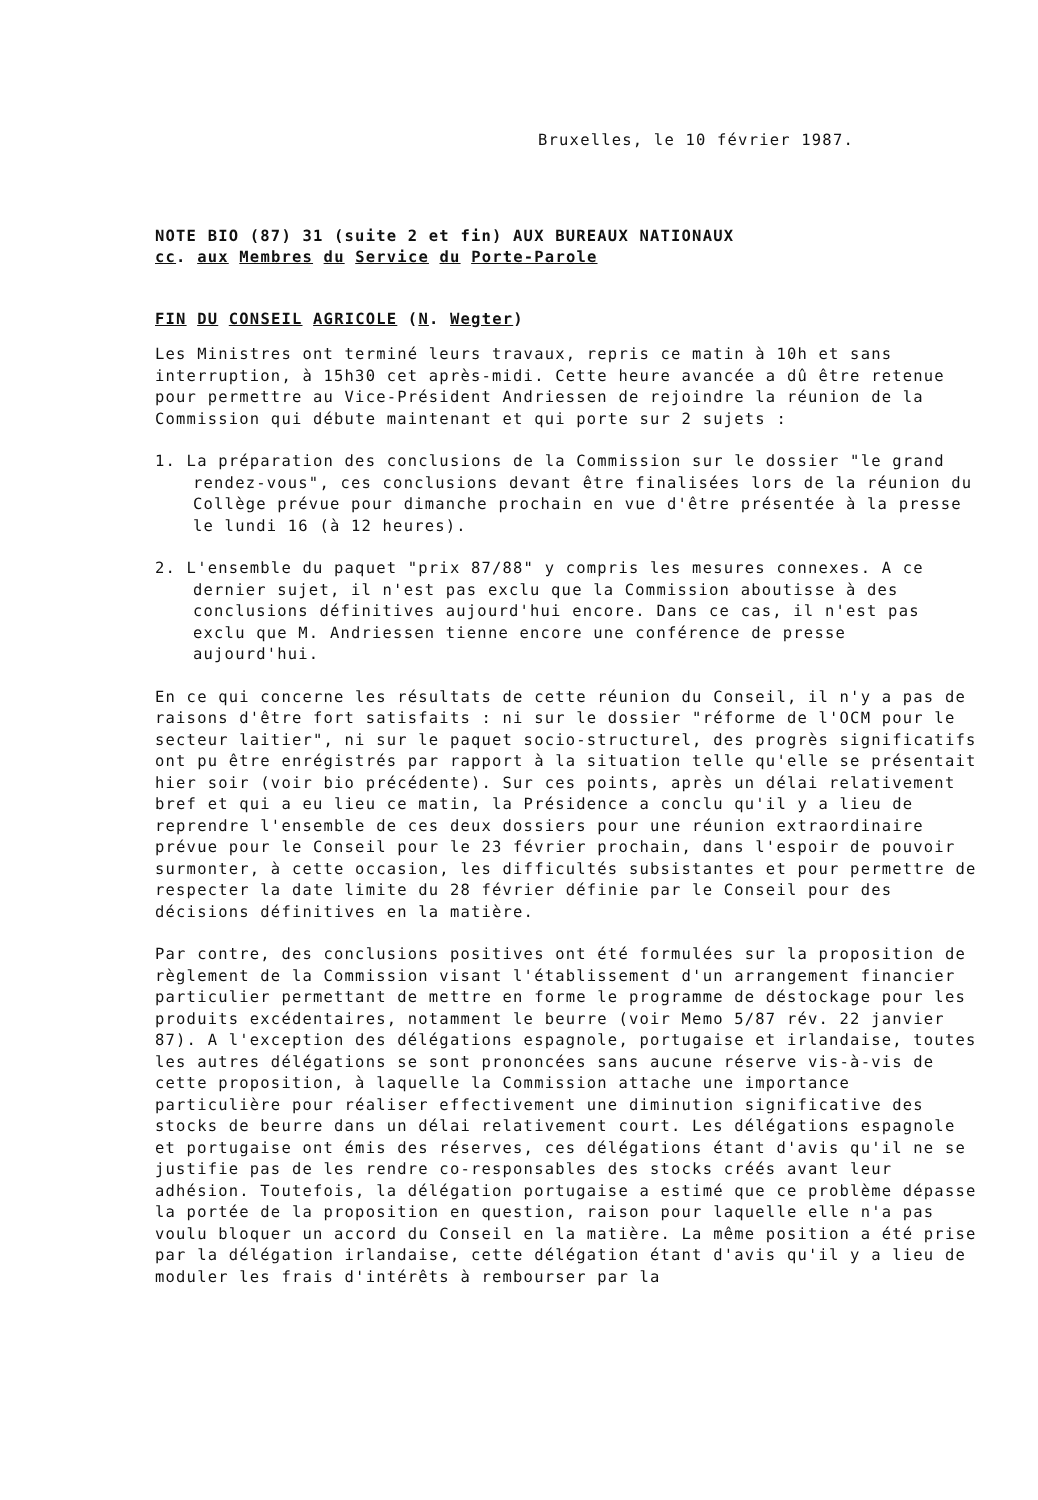Bruxelles, le 10 février 1987.
NOTE BIO (87) 31 (suite 2 et fin) AUX BUREAUX NATIONAUX
cc. aux Membres du Service du Porte-Parole
FIN DU CONSEIL AGRICOLE (N. Wegter)
Les Ministres ont terminé leurs travaux, repris ce matin à 10h et sans interruption, à 15h30 cet après-midi. Cette heure avancée a dû être retenue pour permettre au Vice-Président Andriessen de rejoindre la réunion de la Commission qui débute maintenant et qui porte sur 2 sujets :
1. La préparation des conclusions de la Commission sur le dossier "le grand rendez-vous", ces conclusions devant être finalisées lors de la réunion du Collège prévue pour dimanche prochain en vue d'être présentée à la presse le lundi 16 (à 12 heures).
2. L'ensemble du paquet "prix 87/88" y compris les mesures connexes. A ce dernier sujet, il n'est pas exclu que la Commission aboutisse à des conclusions définitives aujourd'hui encore. Dans ce cas, il n'est pas exclu que M. Andriessen tienne encore une conférence de presse aujourd'hui.
En ce qui concerne les résultats de cette réunion du Conseil, il n'y a pas de raisons d'être fort satisfaits : ni sur le dossier "réforme de l'OCM pour le secteur laitier", ni sur le paquet socio-structurel, des progrès significatifs ont pu être enrégistrés par rapport à la situation telle qu'elle se présentait hier soir (voir bio précédente). Sur ces points, après un délai relativement bref et qui a eu lieu ce matin, la Présidence a conclu qu'il y a lieu de reprendre l'ensemble de ces deux dossiers pour une réunion extraordinaire prévue pour le Conseil pour le 23 février prochain, dans l'espoir de pouvoir surmonter, à cette occasion, les difficultés subsistantes et pour permettre de respecter la date limite du 28 février définie par le Conseil pour des décisions définitives en la matière.
Par contre, des conclusions positives ont été formulées sur la proposition de règlement de la Commission visant l'établissement d'un arrangement financier particulier permettant de mettre en forme le programme de déstockage pour les produits excédentaires, notamment le beurre (voir Memo 5/87 rév. 22 janvier 87). A l'exception des délégations espagnole, portugaise et irlandaise, toutes les autres délégations se sont prononcées sans aucune réserve vis-à-vis de cette proposition, à laquelle la Commission attache une importance particulière pour réaliser effectivement une diminution significative des stocks de beurre dans un délai relativement court. Les délégations espagnole et portugaise ont émis des réserves, ces délégations étant d'avis qu'il ne se justifie pas de les rendre co-responsables des stocks créés avant leur adhésion. Toutefois, la délégation portugaise a estimé que ce problème dépasse la portée de la proposition en question, raison pour laquelle elle n'a pas voulu bloquer un accord du Conseil en la matière. La même position a été prise par la délégation irlandaise, cette délégation étant d'avis qu'il y a lieu de moduler les frais d'intérêts à rembourser par la